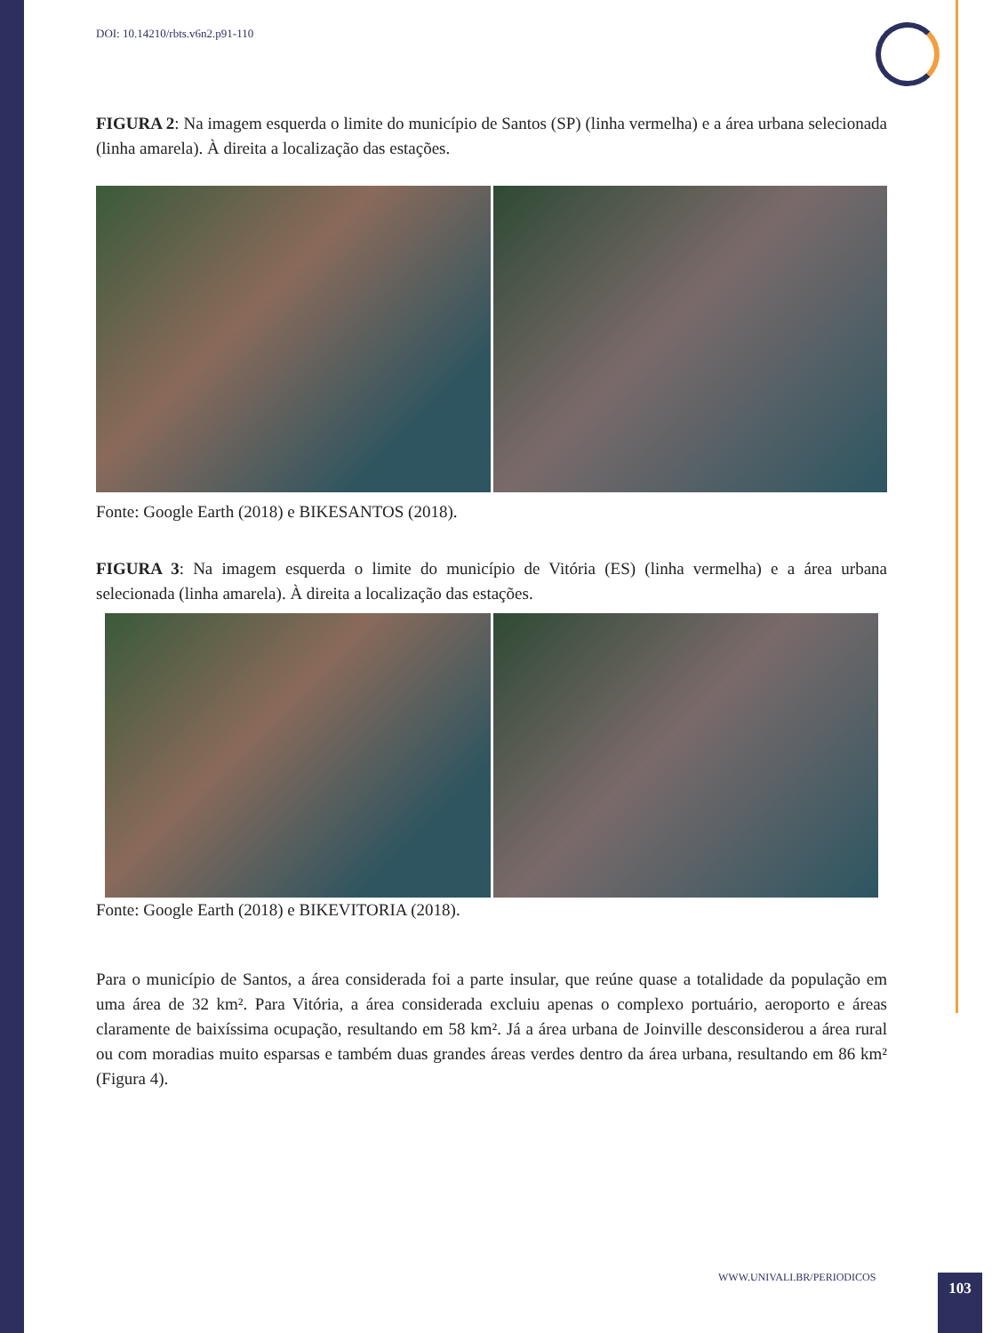DOI: 10.14210/rbts.v6n2.p91-110
FIGURA 2: Na imagem esquerda o limite do município de Santos (SP) (linha vermelha) e a área urbana selecionada (linha amarela). À direita a localização das estações.
Fonte: Google Earth (2018) e BIKESANTOS (2018).
FIGURA 3: Na imagem esquerda o limite do município de Vitória (ES) (linha vermelha) e a área urbana selecionada (linha amarela). À direita a localização das estações.
Fonte: Google Earth (2018) e BIKEVITORIA (2018).
Para o município de Santos, a área considerada foi a parte insular, que reúne quase a totalidade da população em uma área de 32 km². Para Vitória, a área considerada excluiu apenas o complexo portuário, aeroporto e áreas claramente de baixíssima ocupação, resultando em 58 km². Já a área urbana de Joinville desconsiderou a área rural ou com moradias muito esparsas e também duas grandes áreas verdes dentro da área urbana, resultando em 86 km² (Figura 4).
WWW.UNIVALI.BR/PERIODICOS 103